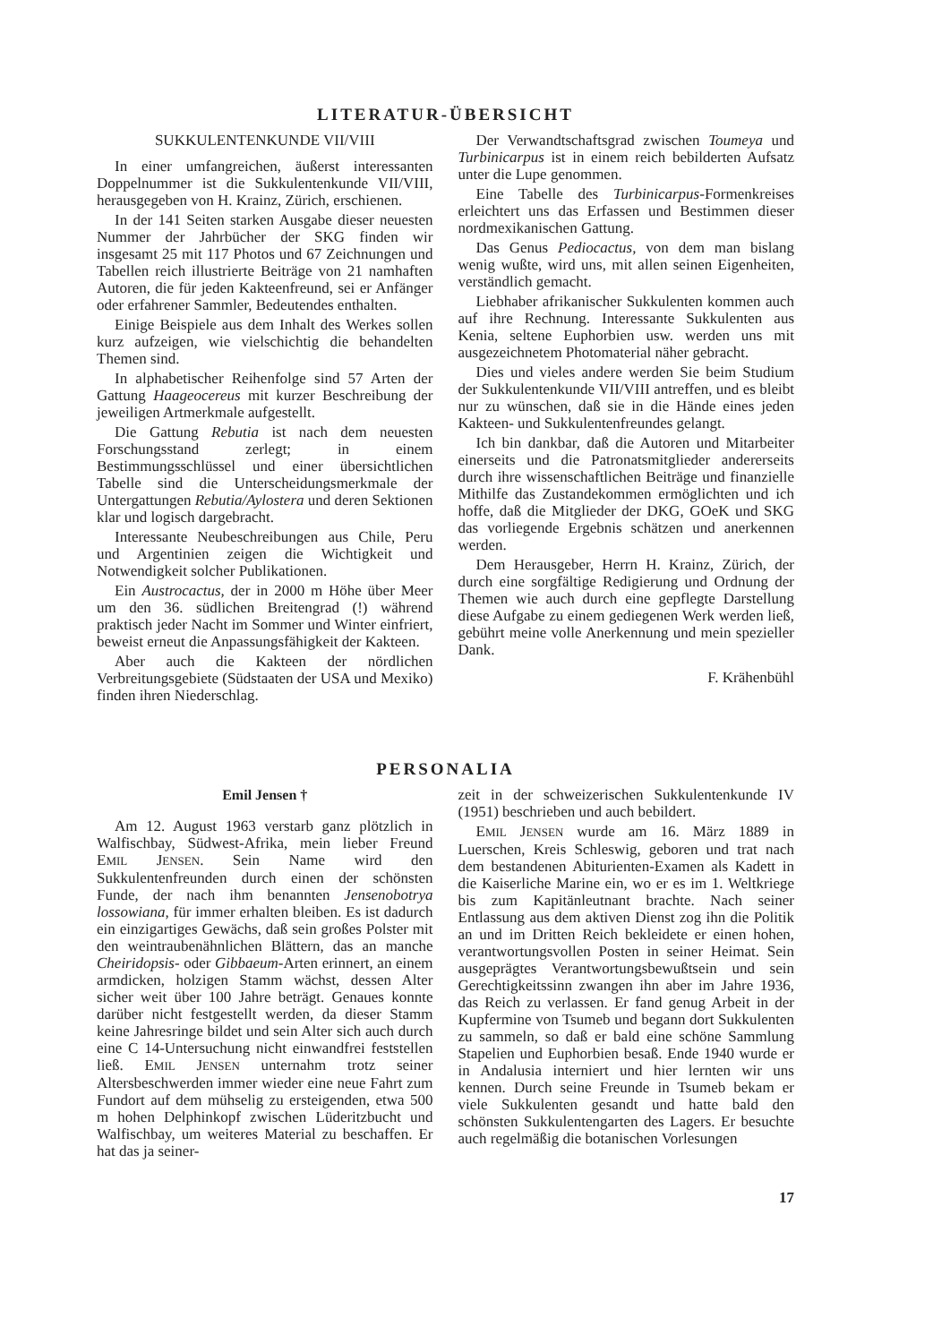LITERATUR-ÜBERSICHT
SUKKULENTENKUNDE VII/VIII
In einer umfangreichen, äußerst interessanten Doppelnummer ist die Sukkulentenkunde VII/VIII, herausgegeben von H. Krainz, Zürich, erschienen.
In der 141 Seiten starken Ausgabe dieser neuesten Nummer der Jahrbücher der SKG finden wir insgesamt 25 mit 117 Photos und 67 Zeichnungen und Tabellen reich illustrierte Beiträge von 21 namhaften Autoren, die für jeden Kakteenfreund, sei er Anfänger oder erfahrener Sammler, Bedeutendes enthalten.
Einige Beispiele aus dem Inhalt des Werkes sollen kurz aufzeigen, wie vielschichtig die behandelten Themen sind.
In alphabetischer Reihenfolge sind 57 Arten der Gattung Haageocereus mit kurzer Beschreibung der jeweiligen Artmerkmale aufgestellt.
Die Gattung Rebutia ist nach dem neuesten Forschungsstand zerlegt; in einem Bestimmungsschlüssel und einer übersichtlichen Tabelle sind die Unterscheidungsmerkmale der Untergattungen Rebutia/Aylostera und deren Sektionen klar und logisch dargebracht.
Interessante Neubeschreibungen aus Chile, Peru und Argentinien zeigen die Wichtigkeit und Notwendigkeit solcher Publikationen.
Ein Austrocactus, der in 2000 m Höhe über Meer um den 36. südlichen Breitengrad (!) während praktisch jeder Nacht im Sommer und Winter einfriert, beweist erneut die Anpassungsfähigkeit der Kakteen.
Aber auch die Kakteen der nördlichen Verbreitungsgebiete (Südstaaten der USA und Mexiko) finden ihren Niederschlag.
Der Verwandtschaftsgrad zwischen Toumeya und Turbinicarpus ist in einem reich bebilderten Aufsatz unter die Lupe genommen.
Eine Tabelle des Turbinicarpus-Formenkreises erleichtert uns das Erfassen und Bestimmen dieser nordmexikanischen Gattung.
Das Genus Pediocactus, von dem man bislang wenig wußte, wird uns, mit allen seinen Eigenheiten, verständlich gemacht.
Liebhaber afrikanischer Sukkulenten kommen auch auf ihre Rechnung. Interessante Sukkulenten aus Kenia, seltene Euphorbien usw. werden uns mit ausgezeichnetem Photomaterial näher gebracht.
Dies und vieles andere werden Sie beim Studium der Sukkulentenkunde VII/VIII antreffen, und es bleibt nur zu wünschen, daß sie in die Hände eines jeden Kakteen- und Sukkulentenfreundes gelangt.
Ich bin dankbar, daß die Autoren und Mitarbeiter einerseits und die Patronatsmitglieder andererseits durch ihre wissenschaftlichen Beiträge und finanzielle Mithilfe das Zustandekommen ermöglichten und ich hoffe, daß die Mitglieder der DKG, GOeK und SKG das vorliegende Ergebnis schätzen und anerkennen werden.
Dem Herausgeber, Herrn H. Krainz, Zürich, der durch eine sorgfältige Redigierung und Ordnung der Themen wie auch durch eine gepflegte Darstellung diese Aufgabe zu einem gediegenen Werk werden ließ, gebührt meine volle Anerkennung und mein spezieller Dank.
F. Krähenbühl
PERSONALIA
Emil Jensen †
Am 12. August 1963 verstarb ganz plötzlich in Walfischbay, Südwest-Afrika, mein lieber Freund EMIL JENSEN. Sein Name wird den Sukkulentenfreunden durch einen der schönsten Funde, der nach ihm benannten Jensenobotrya lossowiana, für immer erhalten bleiben. Es ist dadurch ein einzigartiges Gewächs, daß sein großes Polster mit den weintraubenähnlichen Blättern, das an manche Cheiridopsis- oder Gibbaeum-Arten erinnert, an einem armdicken, holzigen Stamm wächst, dessen Alter sicher weit über 100 Jahre beträgt. Genaues konnte darüber nicht festgestellt werden, da dieser Stamm keine Jahresringe bildet und sein Alter sich auch durch eine C 14-Untersuchung nicht einwandfrei feststellen ließ. EMIL JENSEN unternahm trotz seiner Altersbeschwerden immer wieder eine neue Fahrt zum Fundort auf dem mühselig zu ersteigenden, etwa 500 m hohen Delphinkopf zwischen Lüderitzbucht und Walfischbay, um weiteres Material zu beschaffen. Er hat das ja seiner-
zeit in der schweizerischen Sukkulentenkunde IV (1951) beschrieben und auch bebildert.
EMIL JENSEN wurde am 16. März 1889 in Luerschen, Kreis Schleswig, geboren und trat nach dem bestandenen Abiturienten-Examen als Kadett in die Kaiserliche Marine ein, wo er es im 1. Weltkriege bis zum Kapitänleutnant brachte. Nach seiner Entlassung aus dem aktiven Dienst zog ihn die Politik an und im Dritten Reich bekleidete er einen hohen, verantwortungsvollen Posten in seiner Heimat. Sein ausgeprägtes Verantwortungsbewußtsein und sein Gerechtigkeitssinn zwangen ihn aber im Jahre 1936, das Reich zu verlassen. Er fand genug Arbeit in der Kupfermine von Tsumeb und begann dort Sukkulenten zu sammeln, so daß er bald eine schöne Sammlung Stapelien und Euphorbien besaß. Ende 1940 wurde er in Andalusia interniert und hier lernten wir uns kennen. Durch seine Freunde in Tsumeb bekam er viele Sukkulenten gesandt und hatte bald den schönsten Sukkulentengarten des Lagers. Er besuchte auch regelmäßig die botanischen Vorlesungen
17